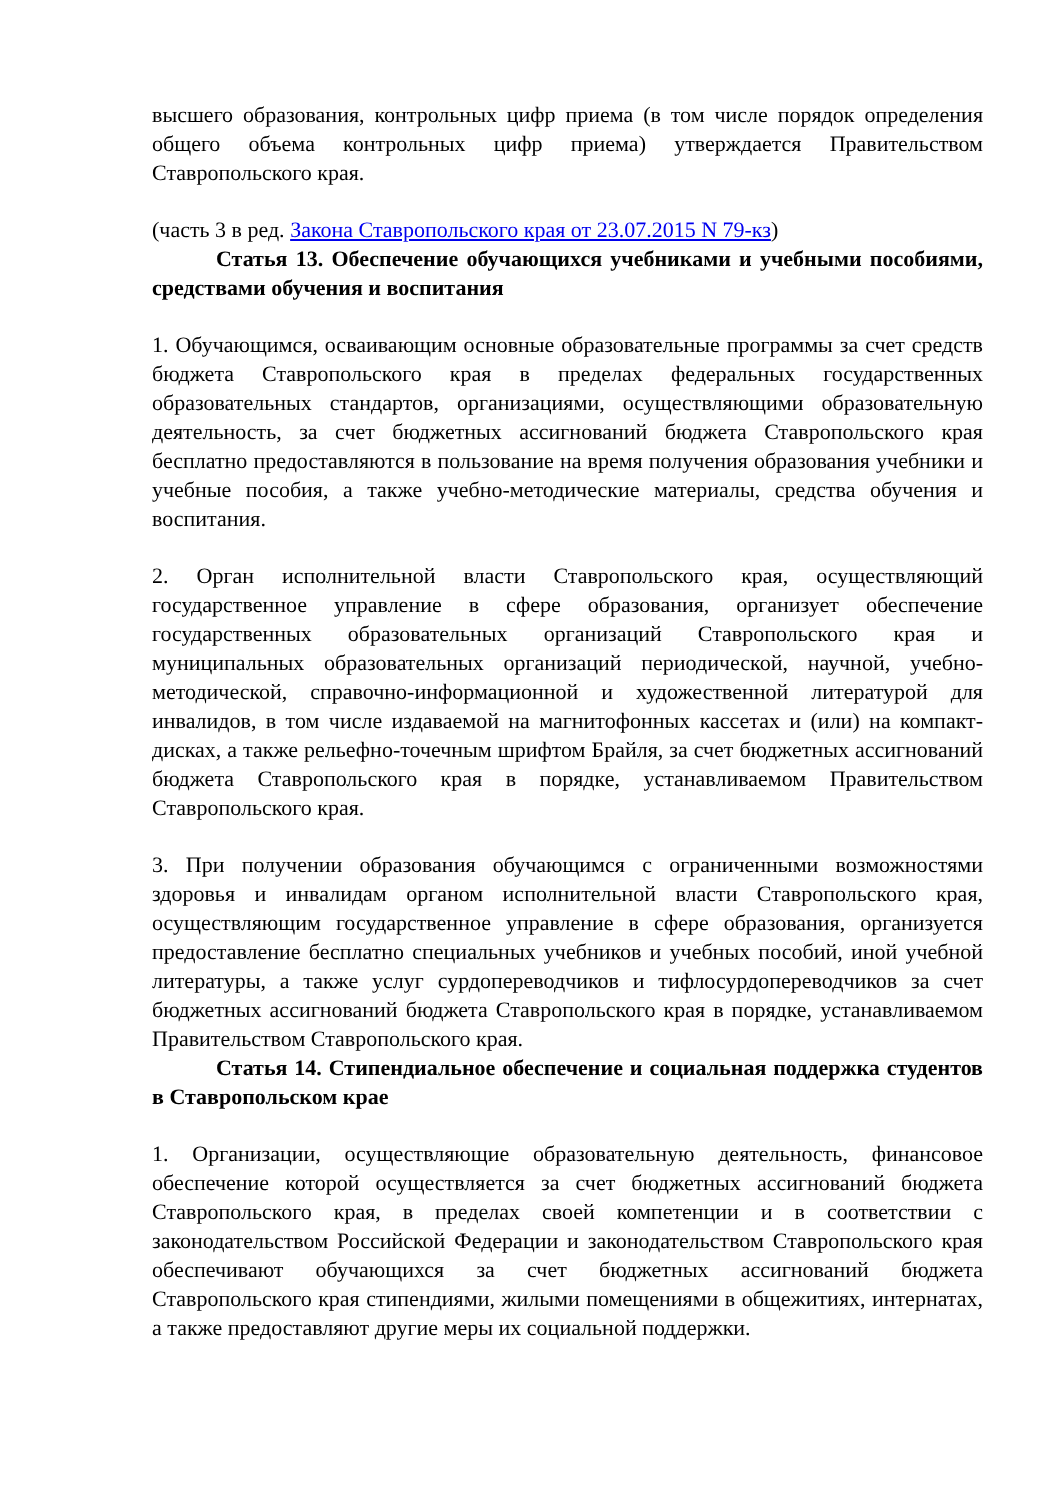высшего образования, контрольных цифр приема (в том числе порядок определения общего объема контрольных цифр приема) утверждается Правительством Ставропольского края.
(часть 3 в ред. Закона Ставропольского края от 23.07.2015 N 79-кз)
Статья 13. Обеспечение обучающихся учебниками и учебными пособиями, средствами обучения и воспитания
1. Обучающимся, осваивающим основные образовательные программы за счет средств бюджета Ставропольского края в пределах федеральных государственных образовательных стандартов, организациями, осуществляющими образовательную деятельность, за счет бюджетных ассигнований бюджета Ставропольского края бесплатно предоставляются в пользование на время получения образования учебники и учебные пособия, а также учебно-методические материалы, средства обучения и воспитания.
2. Орган исполнительной власти Ставропольского края, осуществляющий государственное управление в сфере образования, организует обеспечение государственных образовательных организаций Ставропольского края и муниципальных образовательных организаций периодической, научной, учебно-методической, справочно-информационной и художественной литературой для инвалидов, в том числе издаваемой на магнитофонных кассетах и (или) на компакт-дисках, а также рельефно-точечным шрифтом Брайля, за счет бюджетных ассигнований бюджета Ставропольского края в порядке, устанавливаемом Правительством Ставропольского края.
3. При получении образования обучающимся с ограниченными возможностями здоровья и инвалидам органом исполнительной власти Ставропольского края, осуществляющим государственное управление в сфере образования, организуется предоставление бесплатно специальных учебников и учебных пособий, иной учебной литературы, а также услуг сурдопереводчиков и тифлосурдопереводчиков за счет бюджетных ассигнований бюджета Ставропольского края в порядке, устанавливаемом Правительством Ставропольского края.
Статья 14. Стипендиальное обеспечение и социальная поддержка студентов в Ставропольском крае
1. Организации, осуществляющие образовательную деятельность, финансовое обеспечение которой осуществляется за счет бюджетных ассигнований бюджета Ставропольского края, в пределах своей компетенции и в соответствии с законодательством Российской Федерации и законодательством Ставропольского края обеспечивают обучающихся за счет бюджетных ассигнований бюджета Ставропольского края стипендиями, жилыми помещениями в общежитиях, интернатах, а также предоставляют другие меры их социальной поддержки.